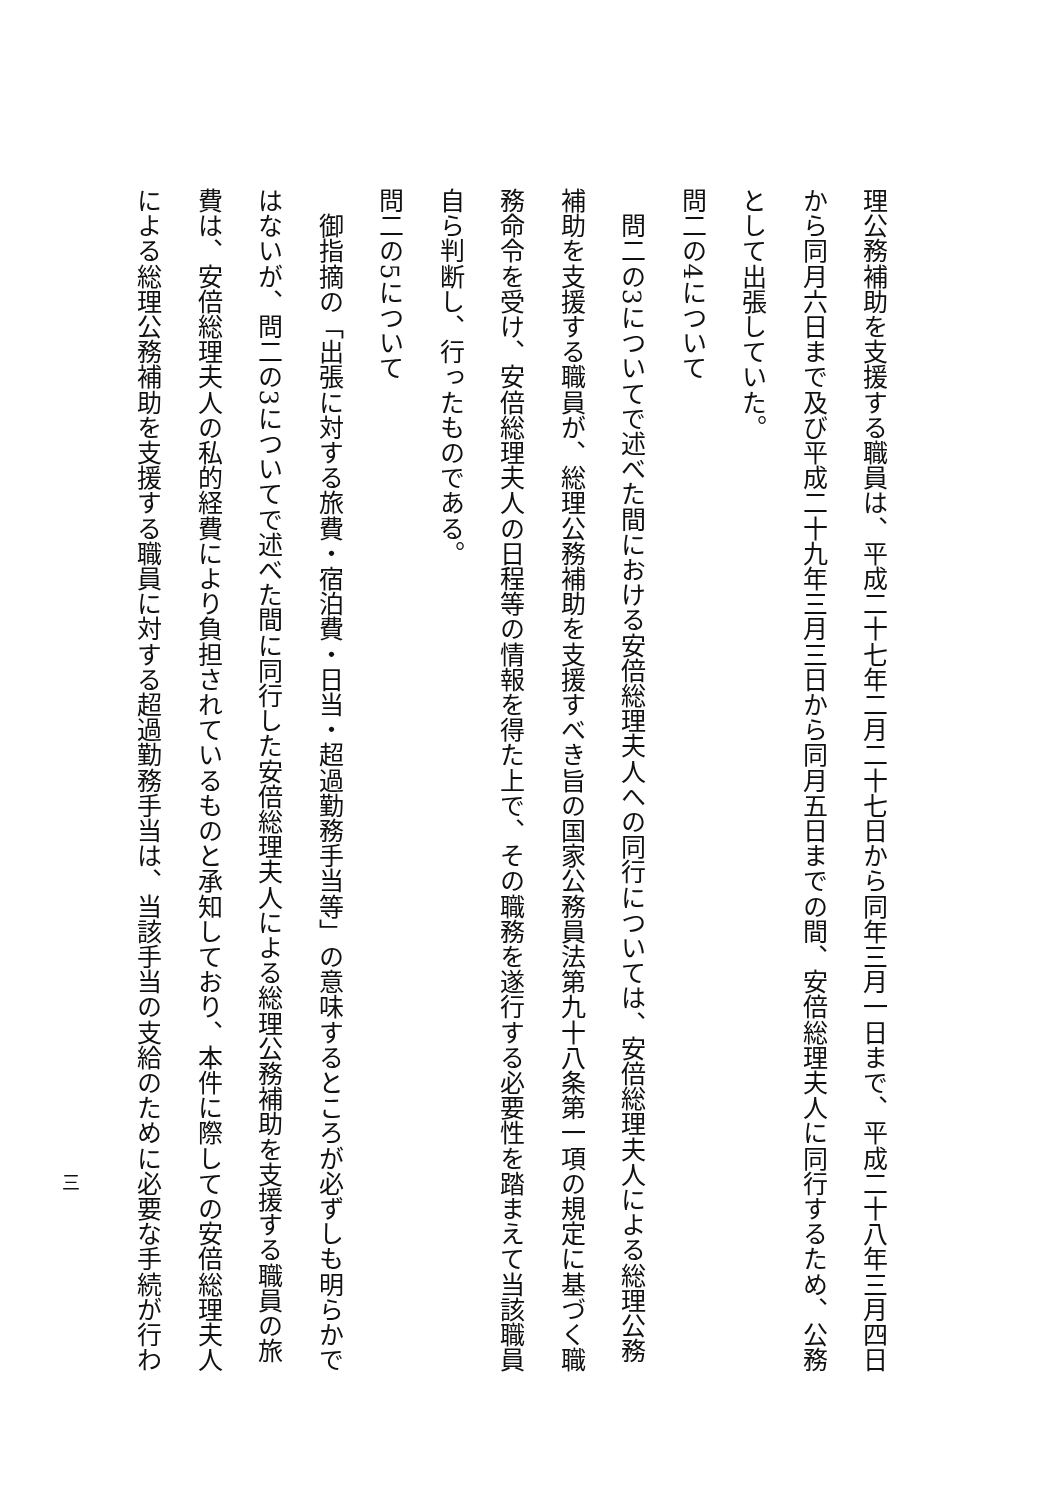理公務補助を支援する職員は、平成二十七年二月二十七日から同年三月一日まで、平成二十八年三月四日
から同月六日まで及び平成二十九年三月三日から同月五日までの間、安倍総理夫人に同行するため、公務
として出張していた。
問二の4について
　問二の3についてで述べた間における安倍総理夫人への同行については、安倍総理夫人による総理公務
補助を支援する職員が、総理公務補助を支援すべき旨の国家公務員法第九十八条第一項の規定に基づく職
務命令を受け、安倍総理夫人の日程等の情報を得た上で、その職務を遂行する必要性を踏まえて当該職員
自ら判断し、行ったものである。
問二の5について
　御指摘の「出張に対する旅費・宿泊費・日当・超過勤務手当等」の意味するところが必ずしも明らかで
はないが、問二の3についてで述べた間に同行した安倍総理夫人による総理公務補助を支援する職員の旅
費は、安倍総理夫人の私的経費により負担されているものと承知しており、本件に際しての安倍総理夫人
による総理公務補助を支援する職員に対する超過勤務手当は、当該手当の支給のために必要な手続が行わ
三